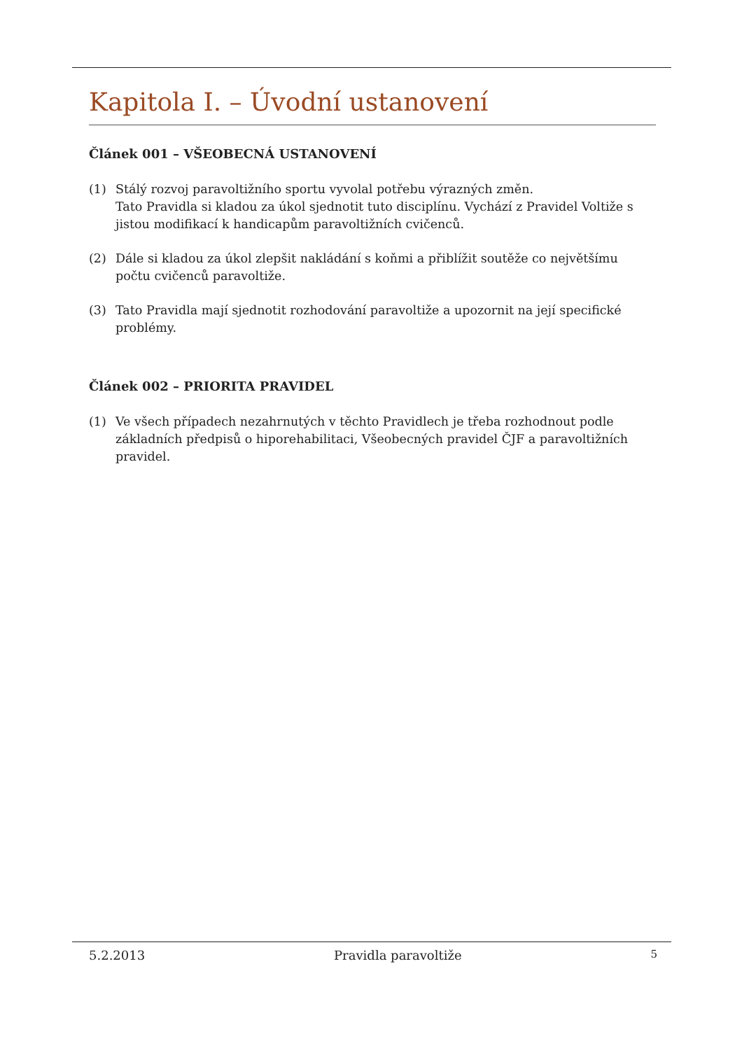Kapitola I. – Úvodní ustanovení
Článek 001 – VŠEOBECNÁ USTANOVENÍ
(1) Stálý rozvoj paravoltižního sportu vyvolal potřebu výrazných změn.
Tato Pravidla si kladou za úkol sjednotit tuto disciplínu. Vychází z Pravidel Voltiže s jistou modifikací k handicapům paravoltižních cvičenců.
(2) Dále si kladou za úkol zlepšit nakládání s koňmi a přiblížit soutěže co největšímu počtu cvičenců paravoltiže.
(3) Tato Pravidla mají sjednotit rozhodování paravoltiže a upozornit na její specifické problémy.
Článek 002 – PRIORITA PRAVIDEL
(1) Ve všech případech nezahrnutých v těchto Pravidlech je třeba rozhodnout podle základních předpisů o hiporehabilitaci, Všeobecných pravidel ČJF a paravoltižních pravidel.
5.2.2013 Pravidla paravoltiže 5